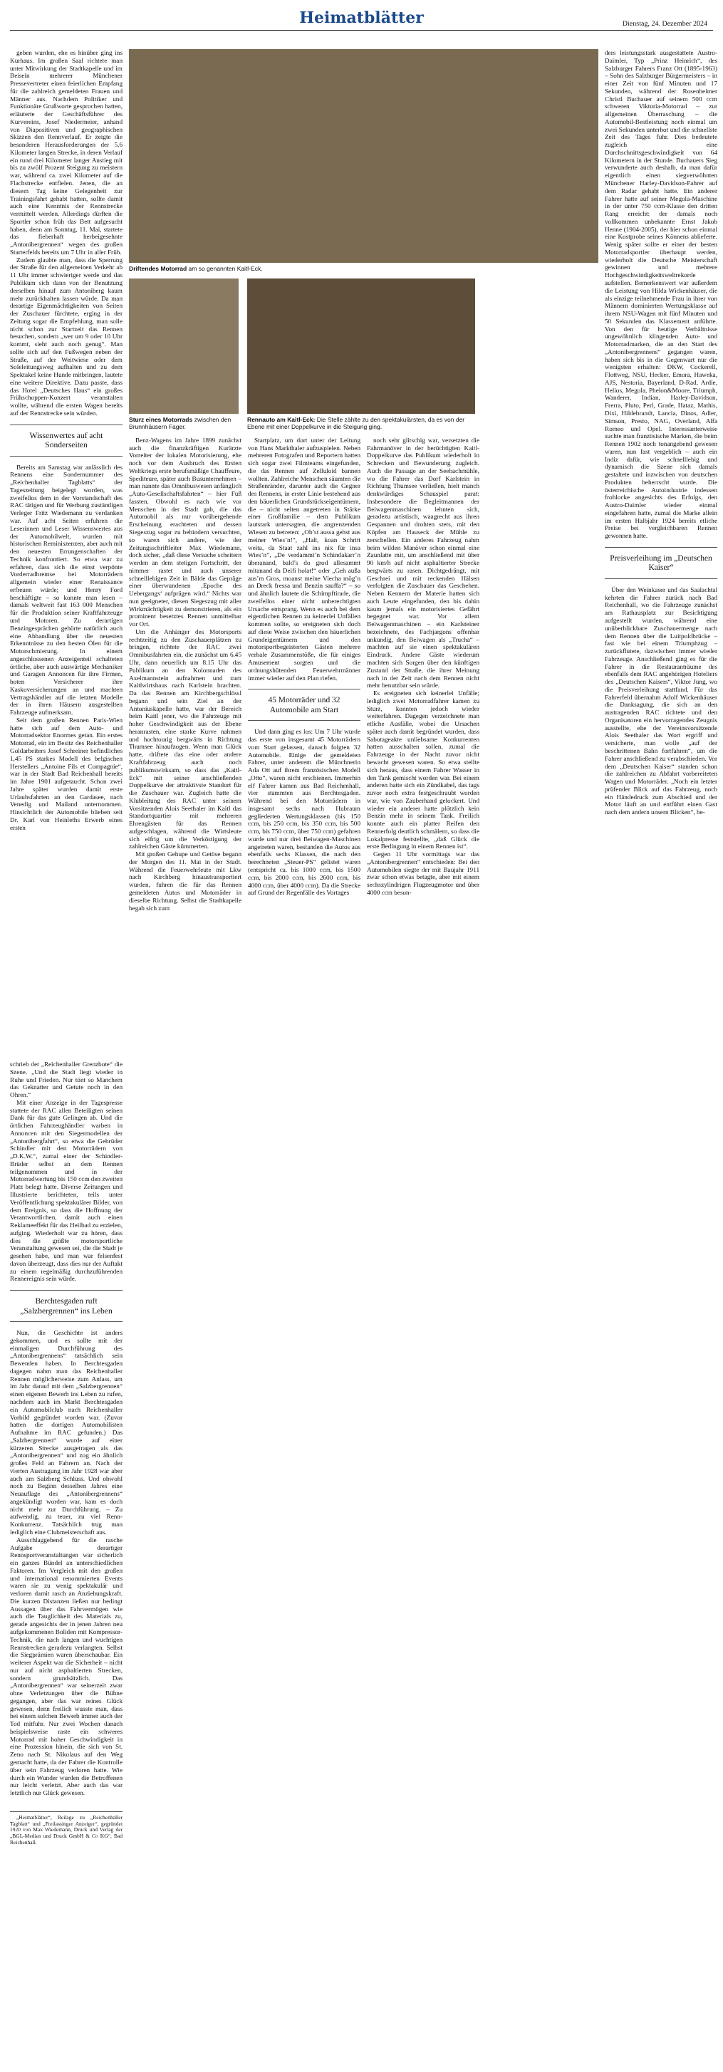Heimatblätter
Dienstag, 24. Dezember 2024
geben wurden, ehe es hinüber ging ins Kurhaus. Im großen Saal richtete man unter Mitwirkung der Stadtkapelle und im Beisein mehrerer Münchener Pressevertreter einen feierlichen Empfang für die zahlreich gemeldeten Frauen und Männer aus. Nachdem Politiker und Funktionäre Grußworte gesprochen hatten, erläuterte der Geschäftsführer des Kurvereins, Josef Niedermeier, anhand von Diapositiven und geographischen Skizzen den Rennverlauf. Er zeigte die besonderen Herausforderungen der 5,6 Kilometer langen Strecke, in deren Verlauf ein rund drei Kilometer langer Anstieg mit bis zu zwölf Prozent Steigung zu meistern war, während ca. zwei Kilometer auf die Flachstrecke entfielen. Jenen, die an diesem Tag keine Gelegenheit zur Trainingsfahrt gehabt hatten, sollte damit auch eine Kenntnis der Rennstrecke vermittelt werden. Allerdings dürften die Sportler schon früh das Bett aufgesucht haben, denn am Sonntag, 11. Mai, startete das fieberhaft herbeigesehnte „Antonibergrennen“ wegen des großen Starterfelds bereits um 7 Uhr in aller Früh.
Zudem glaubte man, dass die Sperrung der Straße für den allgemeinen Verkehr ab 11 Uhr immer schwieriger werde und das Publikum sich dann von der Benutzung derselben hinauf zum Antoniberg kaum mehr zurückhalten lassen würde. Da man derartige Eigenmächtigkeiten von Seiten der Zuschauer fürchtete, erging in der Zeitung sogar die Empfehlung, man solle nicht schon zur Startzeit das Rennen besuchen, sondern „wer um 9 oder 10 Uhr kommt, sieht auch noch genug“. Man sollte sich auf den Fußwegen neben der Straße, auf der Weitwiese oder dem Soleleitungsweg aufhalten und zu dem Spektakel keine Hunde mitbringen, lautete eine weitere Direktive. Dazu passte, dass das Hotel „Deutsches Haus“ ein großes Frühschoppen-Konzert veranstalten wollte, während die ersten Wagen bereits auf der Rennstrecke sein würden.
Wissenwertes auf acht Sonderseiten
Bereits am Samstag war anlässlich des Rennens eine Sondernummer des „Reichenhaller Tagblatts“ der Tageszeitung beigelegt worden, was zweifellos dem in der Vorstandschaft des RAC tätigen und für Werbung zuständigen Verleger Fritz Wiedemann zu verdanken war. Auf acht Seiten erfuhren die Leserinnen und Leser Wissenswertes aus der Automobilwelt, wurden mit historischen Reminiszenzen, aber auch mit den neuesten Errungenschaften der Technik konfrontiert. So etwa war zu erfahren, dass sich die einst verpönte Vorderradbremse bei Motorrädern allgemein wieder einer Renaissance erfreuen würde; und Henry Ford beschäftigte – so konnte man lesen – damals weltweit fast 163 000 Menschen für die Produktion seiner Kraftfahrzeuge und Motoren. Zu derartigen Benzingesprächen gehörte natürlich auch eine Abhandlung über die neuesten Erkenntnisse zu den besten Ölen für die Motorschmierung. In einem angeschlossenen Anzeigenteil schalteten örtliche, aber auch auswärtige Mechaniker und Garagen Annoncen für ihre Firmen, boten Versicherer ihre Kaskoversicherungen an und machten Vertragshändler auf die letzten Modelle der in ihren Häusern ausgestellten Fahrzeuge aufmerksam.
Seit dem großen Rennen Paris-Wien hatte sich auf dem Auto- und Motorradsektor Enormes getan. Ein erstes Motorrad, ein im Besitz des Reichenhaller Goldarbeiters Josef Schreiner befindliches 1,45 PS starkes Modell des belgischen Herstellers „Antoine Fils et Compagnie“, war in der Stadt Bad Reichenhall bereits im Jahre 1901 aufgetaucht. Schon zwei Jahre später wurden damit erste Urlaubsfahrten an den Gardasee, nach Venedig und Mailand unternommen. Hinsichtlich der Automobile blieben seit Dr. Karl von Heinleths Erwerb eines ersten
Driftendes Motorrad am so genannten Kaitl-Eck.
Sturz eines Motorrads zwischen den Brunnhäusern Fager.
Rennauto am Kaitl-Eck: Die Stelle zählte zu den spektakulärsten, da es von der Ebene mit einer Doppelkurve in die Steigung ging.
Benz-Wagens im Jahre 1899 zunächst auch die finanzkräftigen Kurärzte Vorreiter der lokalen Motorisierung, ehe noch vor dem Ausbruch des Ersten Weltkriegs erste berufsmäßige Chauffeure, Spediteure, später auch Busunternehmen – man nannte das Omnibuswesen anfänglich „Auto-Gesellschaftsfahrten“ – hier Fuß fassten. Obwohl es nach wie vor Menschen in der Stadt gab, die das Automobil als nur vorübergehende Erscheinung erachteten und dessen Siegeszug sogar zu behindern versuchten, so waren sich andere, wie der Zeitungsschriftleiter Max Wiedemann, doch sicher, „daß diese Versuche scheitern werden an dem stetigen Fortschritt, der nimmer rastet und auch unserer schnelllebigen Zeit in Bälde das Gepräge einer überwundenen ‚Epoche des Uebergangs‘ aufprägen wird.“ Nichts war nun geeigneter, diesen Siegeszug mit aller Wirkmächtigkeit zu demonstrieren, als ein prominent besetztes Rennen unmittelbar vor Ort.
Um die Anhänger des Motorsports rechtzeitig zu den Zuschauerplätzen zu bringen, richtete der RAC zwei Omnibusfahrten ein, die zunächst um 6.45 Uhr, dann neuerlich um 8.15 Uhr das Publikum an den Kolonnaden des Axelmannstein aufnahmen und zum Kaitlwirtshaus nach Karlstein brachten. Da das Rennen am Kirchbergschlössl begann und sein Ziel an der Antoniuskapelle hatte, war der Bereich beim Kaitl jener, wo die Fahrzeuge mit hoher Geschwindigkeit aus der Ebene heranrasten, eine starke Kurve nahmen und hochtourig bergwärts in Richtung Thumsee hinaufzogen. Wenn man Glück hatte, driftete das eine oder andere Kraftfahrzeug auch noch publikumswirksam, so dass das „Kaitl-Eck“ mit seiner anschließenden Doppelkurve der attraktivste Standort für die Zuschauer war. Zugleich hatte die Klubleitung des RAC unter seinem Vorsitzenden Alois Seethaler im Kaitl das Standortquartier mit mehreren Ehrengästen für das Rennen aufgeschlagen, während die Wirtsleute sich eifrig um die Verköstigung der zahlreichen Gäste kümmerten.
Mit großen Gehupe und Getöse begann der Morgen des 11. Mai in der Stadt. Während die Feuerwehrleute mit Lkw nach Kirchberg hinaustransportiert wurden, fuhren die für das Rennen gemeldeten Autos und Motorräder in dieselbe Richtung. Selbst die Stadtkapelle begab sich zum
Startplatz, um dort unter der Leitung von Hans Markthaler aufzuspielen. Neben mehreren Fotografen und Reportern hatten sich sogar zwei Filmteams eingefunden, die das Rennen auf Zelluloid bannen wollten. Zahlreiche Menschen säumten die Straßenränder, darunter auch die Gegner des Rennens, in erster Linie bestehend aus den bäuerlichen Grundstückseigentümern, die – nicht selten angetreten in Stärke einer Großfamilie – dem Publikum lautstark untersagten, die angrenzenden Wiesen zu betreten: „Ob’st aussa gehst aus meiner Wies’n!“, „Halt, koan Schritt weita, da Staat zahl ins nix für insa Wies’n“, „De verdammt’n Schindakarr’n überanand, bald’s do grod allesammt mitanand da Deifi holat!“ oder „Geh außa aus’m Gros, moanst meine Viecha mög’n an Dreck fressa und Benzin sauffa?“ – so und ähnlich lautete die Schimpftirade, die zweifellos einer nicht unberechtigten Ursache entsprang. Wenn es auch bei dem eigentlichen Rennen zu keinerlei Unfällen kommen sollte, so ereigneten sich doch auf diese Weise zwischen den bäuerlichen Grundeigentümern und den motorsportbegeisterten Gästen mehrere verbale Zusammenstöße, die für einiges Amusement sorgten und die ordnungshütenden Feuerwehrmänner immer wieder auf den Plan riefen.
45 Motorräder und 32 Automobile am Start
Und dann ging es los: Um 7 Uhr wurde das erste von insgesamt 45 Motorrädern vom Start gelassen, danach folgten 32 Automobile. Einige der gemeldeten Fahrer, unter anderem die Münchnerin Ada Ott auf ihrem französischen Modell „Otto“, waren nicht erschienen. Immerhin elf Fahrer kamen aus Bad Reichenhall, vier stammten aus Berchtesgaden. Während bei den Motorrädern in insgesamt sechs nach Hubraum gegliederten Wertungsklassen (bis 150 ccm, bis 250 ccm, bis 350 ccm, bis 500 ccm, bis 750 ccm, über 750 ccm) gefahren wurde und nur drei Beiwagen-Maschinen angetreten waren, bestanden die Autos aus ebenfalls sechs Klassen, die nach den berechneten „Steuer-PS“ gelistet waren (entspricht ca. bis 1000 ccm, bis 1500 ccm, bis 2000 ccm, bis 2600 ccm, bis 4000 ccm, über 4000 ccm). Da die Strecke auf Grund der Regenfälle des Vortages
noch sehr glitschig war, versetzten die Fahrmanöver in der berüchtigten Kaitl-Doppelkurve das Publikum wiederholt in Schrecken und Bewunderung zugleich. Auch die Passage an der Seebachmühle, wo die Fahrer das Dorf Karlstein in Richtung Thumsee verließen, hielt manch denkwürdiges Schauspiel parat: Insbesondere die Begleitmannen der Beiwagenmaschinen lehnten sich, geradezu artistisch, waagrecht aus ihren Gespannen und drohten stets, mit den Köpfen am Hauseck der Mühle zu zerschellen. Ein anderes Fahrzeug nahm beim wilden Manöver schon einmal eine Zaunlatte mit, um anschließend mit über 90 km/h auf nicht asphaltierter Strecke bergwärts zu rasen. Dichtgedrängt, mit Geschrei und mit reckenden Hälsen verfolgten die Zuschauer das Geschehen. Neben Kennern der Materie hatten sich auch Leute eingefunden, den bis dahin kaum jemals ein motorisiertes Gefährt begegnet war. Vor allem Beiwagenmaschinen – ein Karlsteiner bezeichnete, des Fachjargons offenbar unkundig, den Beiwagen als „Trucha“ – machten auf sie einen spektakulären Eindruck. Andere Gäste wiederum machten sich Sorgen über den künftigen Zustand der Straße, die ihrer Meinung nach in der Zeit nach dem Rennen nicht mehr benutzbar sein würde.
Es ereigneten sich keinerlei Unfälle; lediglich zwei Motorradfahrer kamen zu Sturz, konnten jedoch wieder weiterfahren. Dagegen verzeichnete man etliche Ausfälle, wobei die Ursachen später auch damit begründet wurden, dass Sabotageakte unliebsame Konkurrenten hatten ausschalten sollen, zumal die Fahrzeuge in der Nacht zuvor nicht bewacht gewesen waren. So etwa stellte sich heraus, dass einem Fahrer Wasser in den Tank gemischt worden war. Bei einem anderen hatte sich ein Zündkabel, das tags zuvor noch extra festgeschraubt worden war, wie von Zauberhand gelockert. Und wieder ein anderer hatte plötzlich kein Benzin mehr in seinem Tank. Freilich konnte auch ein platter Reifen den Rennerfolg deutlich schmälern, so dass die Lokalpresse feststellte, „daß Glück die erste Bedingung in einem Rennen ist“.
Gegen 11 Uhr vormittags war das „Antonibergrennen“ entschieden: Bei den Automobilen siegte der mit Baujahr 1911 zwar schon etwas betagte, aber mit einem sechszylindrigen Flugzeugmotor und über 4000 ccm beson-
ders leistungsstark ausgestattete Austro-Daimler, Typ „Prinz Heinrich“, des Salzburger Fahrers Franz Ott (1895-1963) – Sohn des Salzburger Bürgermeisters – in einer Zeit von fünf Minuten und 17 Sekunden, während der Rosenheimer Christl Buchauer auf seinem 500 ccm schweren Viktoria-Motorrad – zur allgemeinen Überraschung – die Automobil-Bestleistung noch einmal um zwei Sekunden unterbot und die schnellste Zeit des Tages fuhr. Dies bedeutete zugleich eine Durchschnittsgeschwindigkeit von 64 Kilometern in der Stunde. Buchauers Sieg verwunderte auch deshalb, da man dafür eigentlich einen siegverwöhnten Münchener Harley-Davidson-Fahrer auf dem Radar gehabt hatte. Ein anderer Fahrer hatte auf seiner Megola-Maschine in der unter 750 ccm-Klasse den dritten Rang erreicht: der damals noch vollkommen unbekannte Ernst Jakob Henne (1904-2005), der hier schon einmal eine Kostprobe seines Könnens ablieferte. Wenig später sollte er einer der besten Motorradsportler überhaupt werden, wiederholt die Deutsche Meisterschaft gewinnen und mehrere Hochgeschwindigkeitsweltrekorde aufstellen. Bemerkenswert war außerdem die Leistung von Hilda Wickenhäuser, die als einzige teilnehmende Frau in ihrer von Männern dominierten Wertungsklasse auf ihrem NSU-Wagen mit fünf Minuten und 50 Sekunden das Klassement anführte. Von den für heutige Verhältnisse ungewöhnlich klingenden Auto- und Motorradmarken, die an den Start des „Antonibergrennens“ gegangen waren, haben sich bis in die Gegenwart nur die wenigsten erhalten: DKW, Cockerell, Flottweg, NSU, Hecker, Emora, Haweka, AJS, Nestoria, Bayerland, D-Rad, Ardie, Helios, Megola, Phelon&Moore, Triumph, Wanderer, Indian, Harley-Davidson, Frerra, Pluto, Perl, Grade, Hataz, Mathis, Dixi, Hildebrandt, Lancia, Dinos, Adler, Simson, Presto, NAG, Overland, Alfa Romeo und Opel. Interessanterweise suchte man französische Marken, die beim Rennen 1902 noch tonangebend gewesen waren, nun fast vergeblich – auch ein Indiz dafür, wie schnelllebig und dynamisch die Szene sich damals gestaltete und inzwischen von deutschen Produkten beherrscht wurde. Die österreichische Autoindustrie indessen frohlocke angesichts des Erfolgs, den Austro-Daimler wieder einmal eingefahren hatte, zumal die Marke allein im ersten Halbjahr 1924 bereits etliche Preise bei vergleichbaren Rennen gewonnen hatte.
Preisverleihung im „Deutschen Kaiser“
Über den Weinkaser und das Saalachtal kehrten die Fahrer zurück nach Bad Reichenhall, wo die Fahrzeuge zunächst am Rathausplatz zur Besichtigung aufgestellt wurden, während eine unüberblickbare Zuschauermenge nach dem Rennen über die Luitpoldbrücke – fast wie bei einem Triumphzug – zurückflutete, dazwischen immer wieder Fahrzeuge. Anschließend ging es für die Fahrer in die Restauranträume des ebenfalls dem RAC angehörigen Hoteliers des „Deutschen Kaisers“, Viktor Jung, wo die Preisverleihung stattfand. Für das Fahrerfeld übernahm Adolf Wickenhäuser die Danksagung, die sich an den austragenden RAC richtete und den Organisatoren ein hervorragendes Zeugnis ausstellte, ehe der Vereinsvorsitzende Alois Seethaler das Wort ergriff und versicherte, man wolle „auf der beschrittenen Bahn fortfahren“, um die Fahrer anschließend zu verabschieden. Vor dem „Deutschen Kaiser“ standen schon die zahlreichen zu Abfahrt vorbereiteten Wagen und Motorräder. „Noch ein letzter prüfender Blick auf das Fahrzeug, noch ein Händedruck zum Abschied und der Motor läuft an und entführt einen Gast nach dem andern unsern Blicken“, be-
schrieb der „Reichenhaller Grenzbote“ die Szene. „Und die Stadt liegt wieder in Ruhe und Frieden. Nur tönt so Manchem das Geknatter und Getute noch in den Ohren.“
Mit einer Anzeige in der Tagespresse stattete der RAC allen Beteiligten seinen Dank für das gute Gelingen ab. Und die örtlichen Fahrzeughändler warben in Annoncen mit den Siegermodellen der „Antonibergfahrt“, so etwa die Gebrüder Schindler mit den Motorrädern von „D.K.W.“, zumal einer der Schindler-Brüder selbst an dem Rennen teilgenommen und in der Motorradwertung bis 150 ccm den zweiten Platz belegt hatte. Diverse Zeitungen und Illustrierte berichteten, teils unter Veröffentlichung spektakulärer Bilder, von dem Ereignis, so dass die Hoffnung der Verantwortlichen, damit auch einen Reklameeffekt für das Heilbad zu erzielen, aufging. Wiederholt war zu hören, dass dies die größte motorsportliche Veranstaltung gewesen sei, die die Stadt je gesehen habe, und man war felsenfest davon überzeugt, dass dies nur der Auftakt zu einem regelmäßig durchzuführenden Rennereignis sein würde.
Berchtesgaden ruft „Salzbergrennen“ ins Leben
Nun, die Geschichte ist anders gekommen, und es sollte mit der einmaligen Durchführung des „Antonibergrennens“ tatsächlich sein Bewenden haben. In Berchtesgaden dagegen nahm man das Reichenhaller Rennen möglicherweise zum Anlass, um im Jahr darauf mit dem „Salzbergrennen“ einen eigenen Bewerb ins Leben zu rufen, nachdem auch im Markt Berchtesgaden ein Automobilclub nach Reichenhaller Vorbild gegründet worden war. (Zuvor hatten die dortigen Automobilisten Aufnahme im RAC gefunden.) Das „Salzbergrennen“ wurde auf einer kürzeren Strecke ausgetragen als das „Antonibergrennen“ und zog ein ähnlich großes Feld an Fahrern an. Nach der vierten Austragung im Jahr 1928 war aber auch am Salzberg Schluss. Und obwohl noch zu Beginn desselben Jahres eine Neuauflage des „Antonibergrennens“ angekündigt worden war, kam es doch nicht mehr zur Durchführung. – Zu aufwendig, zu teuer, zu viel Renn-Konkurrenz. Tatsächlich trug man lediglich eine Clubmeisterschaft aus.
Ausschlaggebend für die rasche Aufgabe derartiger Rennsportveranstaltungen war sicherlich ein ganzes Bündel an unterschiedlichen Faktoren. Im Vergleich mit den großen und international renommierten Events waren sie zu wenig spektakulär und verloren damit rasch an Anziehungskraft. Die kurzen Distanzen ließen nur bedingt Aussagen über das Fahrvermögen wie auch die Tauglichkeit des Materials zu, gerade angesichts der in jenen Jahren neu aufgekommenen Boliden mit Kompressor-Technik, die nach langen und wuchtigen Rennstrecken geradezu verlangten. Selbst die Siegprämien waren überschaubar. Ein weiterer Aspekt war die Sicherheit – nicht nur auf nicht asphaltierten Strecken, sondern grundsätzlich. Das „Antonibergrennen“ war seinerzeit zwar ohne Verletzungen über die Bühne gegangen, aber das war reines Glück gewesen, denn freilich wusste man, dass bei einem solchen Bewerb immer auch der Tod mitfuhr. Nur zwei Wochen danach beispielsweise raste ein schweres Motorrad mit hoher Geschwindigkeit in eine Prozession hinein, die sich von St. Zeno nach St. Nikolaus auf den Weg gemacht hatte, da der Fahrer die Kontrolle über sein Fahrzeug verloren hatte. Wie durch ein Wunder wurden die Betroffenen nur leicht verletzt. Aber auch das war letztlich nur Glück gewesen.
„Heimatblätter“, Beilage zu „Reichenhaller Tagblatt“ und „Freilassinger Anzeiger“, gegründet 1920 von Max Wiedemann, Druck und Verlag der „BGL-Medien und Druck GmbH & Co KG“, Bad Reichenhall.